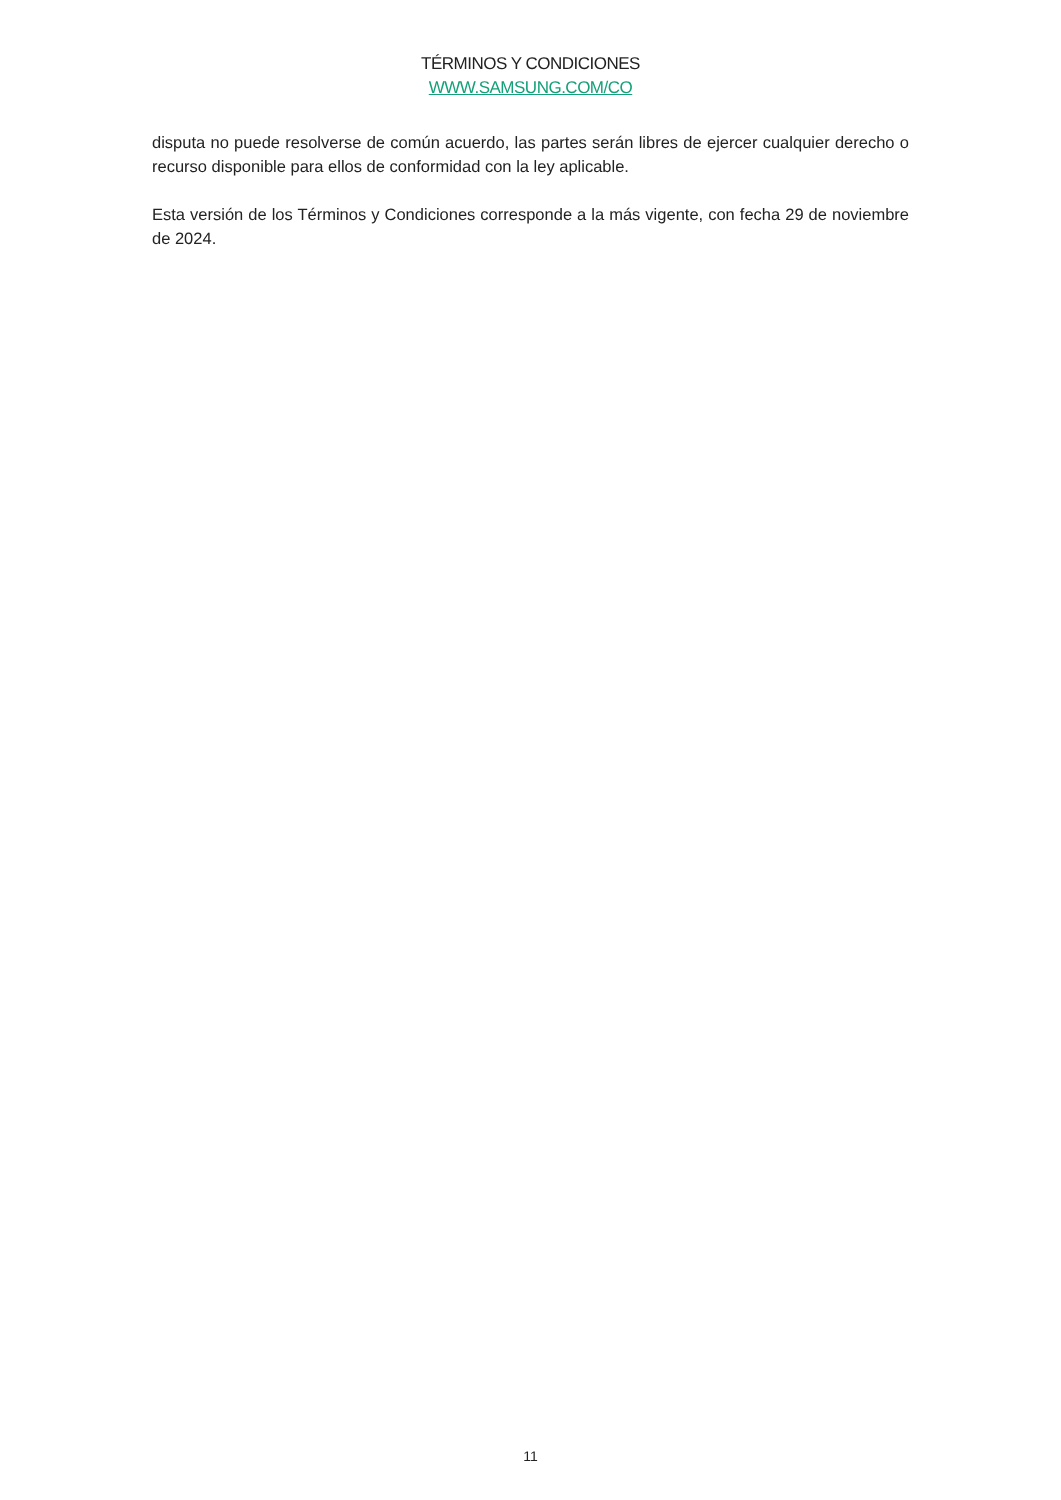TÉRMINOS Y CONDICIONES
WWW.SAMSUNG.COM/CO
disputa no puede resolverse de común acuerdo, las partes serán libres de ejercer cualquier derecho o recurso disponible para ellos de conformidad con la ley aplicable.
Esta versión de los Términos y Condiciones corresponde a la más vigente, con fecha 29 de noviembre de 2024.
11